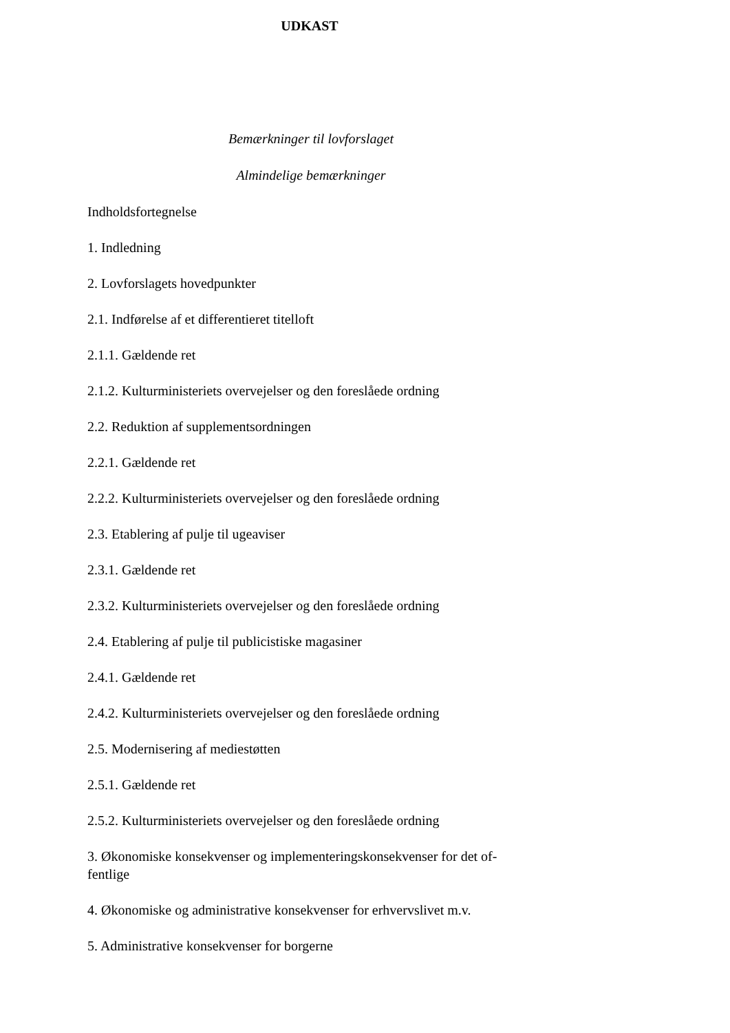UDKAST
Bemærkninger til lovforslaget
Almindelige bemærkninger
Indholdsfortegnelse
1. Indledning
2. Lovforslagets hovedpunkter
2.1. Indførelse af et differentieret titelloft
2.1.1. Gældende ret
2.1.2. Kulturministeriets overvejelser og den foreslåede ordning
2.2. Reduktion af supplementsordningen
2.2.1. Gældende ret
2.2.2. Kulturministeriets overvejelser og den foreslåede ordning
2.3. Etablering af pulje til ugeaviser
2.3.1. Gældende ret
2.3.2. Kulturministeriets overvejelser og den foreslåede ordning
2.4. Etablering af pulje til publicistiske magasiner
2.4.1. Gældende ret
2.4.2. Kulturministeriets overvejelser og den foreslåede ordning
2.5. Modernisering af mediestøtten
2.5.1. Gældende ret
2.5.2. Kulturministeriets overvejelser og den foreslåede ordning
3. Økonomiske konsekvenser og implementeringskonsekvenser for det of-
fentlige
4. Økonomiske og administrative konsekvenser for erhvervslivet m.v.
5. Administrative konsekvenser for borgerne